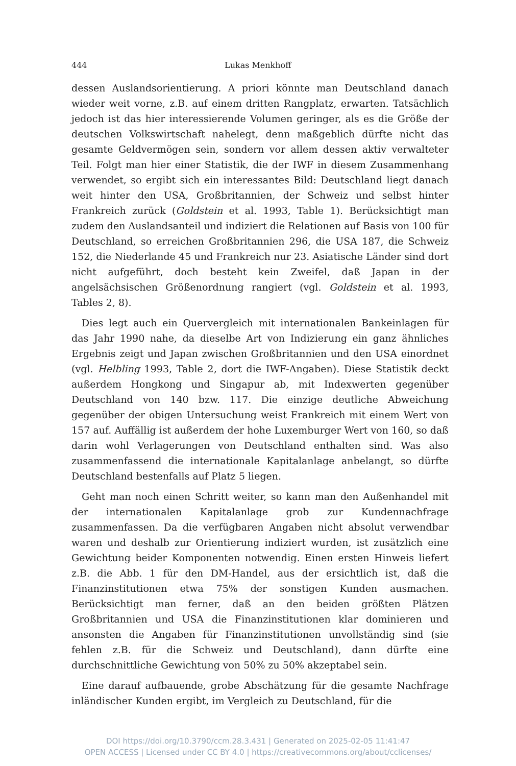444 Lukas Menkhoff
dessen Auslandsorientierung. A priori könnte man Deutschland danach wieder weit vorne, z.B. auf einem dritten Rangplatz, erwarten. Tatsächlich jedoch ist das hier interessierende Volumen geringer, als es die Größe der deutschen Volkswirtschaft nahelegt, denn maßgeblich dürfte nicht das gesamte Geldvermögen sein, sondern vor allem dessen aktiv verwalteter Teil. Folgt man hier einer Statistik, die der IWF in diesem Zusammenhang verwendet, so ergibt sich ein interessantes Bild: Deutschland liegt danach weit hinter den USA, Großbritannien, der Schweiz und selbst hinter Frankreich zurück (Goldstein et al. 1993, Table 1). Berücksichtigt man zudem den Auslandsanteil und indiziert die Relationen auf Basis von 100 für Deutschland, so erreichen Großbritannien 296, die USA 187, die Schweiz 152, die Niederlande 45 und Frankreich nur 23. Asiatische Länder sind dort nicht aufgeführt, doch besteht kein Zweifel, daß Japan in der angelsächsischen Größenordnung rangiert (vgl. Goldstein et al. 1993, Tables 2, 8).
Dies legt auch ein Quervergleich mit internationalen Bankeinlagen für das Jahr 1990 nahe, da dieselbe Art von Indizierung ein ganz ähnliches Ergebnis zeigt und Japan zwischen Großbritannien und den USA einordnet (vgl. Helbling 1993, Table 2, dort die IWF-Angaben). Diese Statistik deckt außerdem Hongkong und Singapur ab, mit Indexwerten gegenüber Deutschland von 140 bzw. 117. Die einzige deutliche Abweichung gegenüber der obigen Untersuchung weist Frankreich mit einem Wert von 157 auf. Auffällig ist außerdem der hohe Luxemburger Wert von 160, so daß darin wohl Verlagerungen von Deutschland enthalten sind. Was also zusammenfassend die internationale Kapitalanlage anbelangt, so dürfte Deutschland bestenfalls auf Platz 5 liegen.
Geht man noch einen Schritt weiter, so kann man den Außenhandel mit der internationalen Kapitalanlage grob zur Kundennachfrage zusammenfassen. Da die verfügbaren Angaben nicht absolut verwendbar waren und deshalb zur Orientierung indiziert wurden, ist zusätzlich eine Gewichtung beider Komponenten notwendig. Einen ersten Hinweis liefert z.B. die Abb. 1 für den DM-Handel, aus der ersichtlich ist, daß die Finanzinstitutionen etwa 75% der sonstigen Kunden ausmachen. Berücksichtigt man ferner, daß an den beiden größten Plätzen Großbritannien und USA die Finanzinstitutionen klar dominieren und ansonsten die Angaben für Finanzinstitutionen unvollständig sind (sie fehlen z.B. für die Schweiz und Deutschland), dann dürfte eine durchschnittliche Gewichtung von 50% zu 50% akzeptabel sein.
Eine darauf aufbauende, grobe Abschätzung für die gesamte Nachfrage inländischer Kunden ergibt, im Vergleich zu Deutschland, für die
DOI https://doi.org/10.3790/ccm.28.3.431 | Generated on 2025-02-05 11:41:47
OPEN ACCESS | Licensed under CC BY 4.0 | https://creativecommons.org/about/cclicenses/